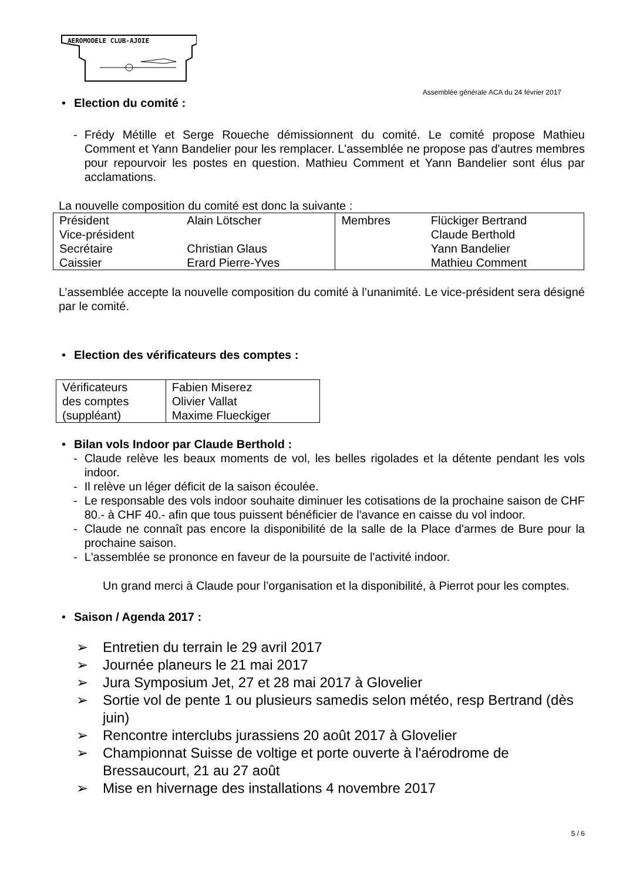AEROMODELE CLUB-AJOIE
Assemblée générale ACA du 24 février 2017
• Election du comité :
- Frédy Métille et Serge Roueche démissionnent du comité. Le comité propose Mathieu Comment et Yann Bandelier pour les remplacer. L'assemblée ne propose pas d'autres membres pour repourvoir les postes en question. Mathieu Comment et Yann Bandelier sont élus par acclamations.
La nouvelle composition du comité est donc la suivante :
| Président Vice-président Secrétaire Caissier | Alain Lötscher Christian Glaus Erard Pierre-Yves | Membres | Flückiger Bertrand Claude Berthold Yann Bandelier Mathieu Comment |
L’assemblée accepte la nouvelle composition du comité à l’unanimité. Le vice-président sera désigné par le comité.
• Election des vérificateurs des comptes :
| Vérificateurs des comptes (suppléant) | Fabien Miserez Olivier Vallat Maxime Flueckiger |
• Bilan vols Indoor par Claude Berthold :
- Claude relève les beaux moments de vol, les belles rigolades et la détente pendant les vols indoor.
- Il relève un léger déficit de la saison écoulée.
- Le responsable des vols indoor souhaite diminuer les cotisations de la prochaine saison de CHF 80.- à CHF 40.- afin que tous puissent bénéficier de l'avance en caisse du vol indoor.
- Claude ne connaît pas encore la disponibilité de la salle de la Place d'armes de Bure pour la prochaine saison.
- L'assemblée se prononce en faveur de la poursuite de l'activité indoor.
Un grand merci à Claude pour l’organisation et la disponibilité, à Pierrot pour les comptes.
• Saison / Agenda 2017 :
➢ Entretien du terrain le 29 avril 2017
➢ Journée planeurs le 21 mai 2017
➢ Jura Symposium Jet, 27 et 28 mai 2017 à Glovelier
➢ Sortie vol de pente 1 ou plusieurs samedis selon météo, resp Bertrand (dès juin)
➢ Rencontre interclubs jurassiens 20 août 2017 à Glovelier
➢ Championnat Suisse de voltige et porte ouverte à l'aérodrome de Bressaucourt, 21 au 27 août
➢ Mise en hivernage des installations 4 novembre 2017
5 / 6